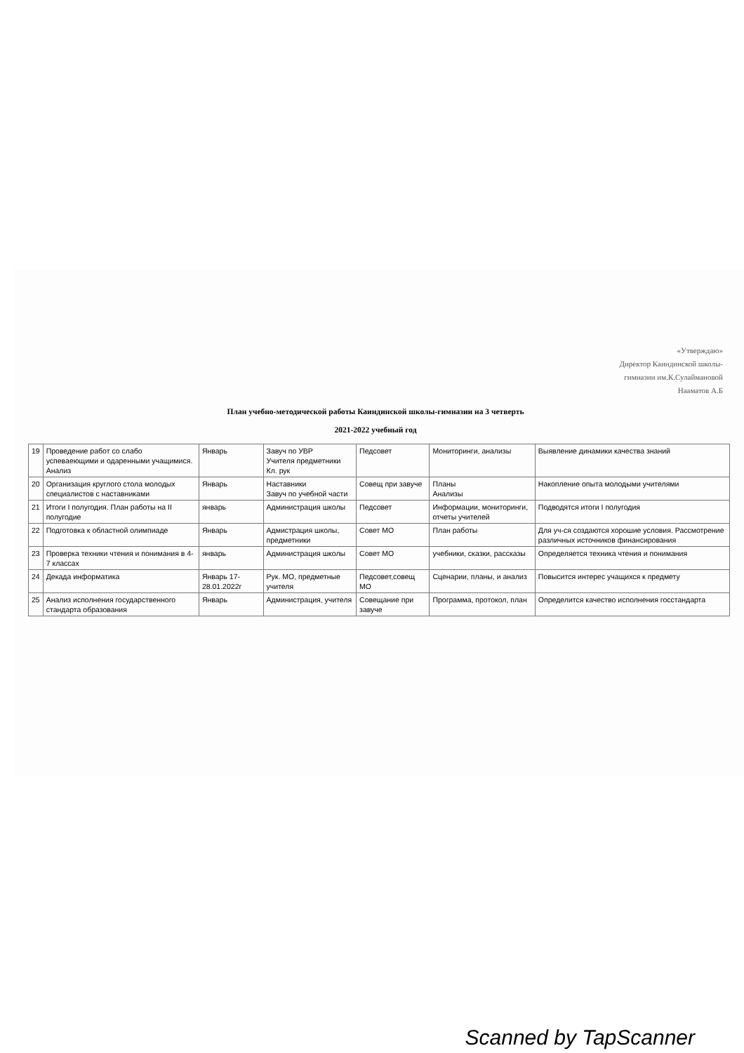«Утверждаю»
Директор Каиндинской школы-
гимназии им.К.Сулаймановой
Нааматов А.Б
План учебно-методической работы Каиндинской школы-гимназии на 3 четверть
2021-2022 учебный год
| 19 | Проведение работ со слабо успеваеющими и одаренными учащимися. Анализ | Январь | Завуч по УВР Учителя предметники Кл. рук | Педсовет | Мониторинги, анализы | Выявление динамики качества знаний |
| 20 | Организация круглого стола молодых специалистов с наставниками | Январь | Наставники Завуч по учебной части | Совещ при завуче | Планы Анализы | Накопление опыта молодыми учителями |
| 21 | Итоги I полугодия. План работы на II полугодие | январь | Администрация школы | Педсовет | Информации, мониторинги, отчеты учителей | Подводятся итоги I полугодия |
| 22 | Подготовка к областной олимпиаде | Январь | Адмистрация школы, предметники | Совет МО | План работы | Для уч-ся создаются хорошие условия. Рассмотрение различных источников финансирования |
| 23 | Проверка техники чтения и понимания в 4-7 классах | январь | Администрация школы | Совет МО | учебники, сказки, рассказы | Определяется техника чтения и понимания |
| 24 | Декада информатика | Январь 17-28.01.2022г | Рук. МО, предметные учителя | Педсовет,совещ МО | Сценарии, планы, и анализ | Повысится интерес учащихся к предмету |
| 25 | Анализ исполнения государственного стандарта образования | Январь | Администрация, учителя | Совещание при завуче | Программа, протокол, план | Определится качество исполнения госстандарта |
Scanned by TapScanner